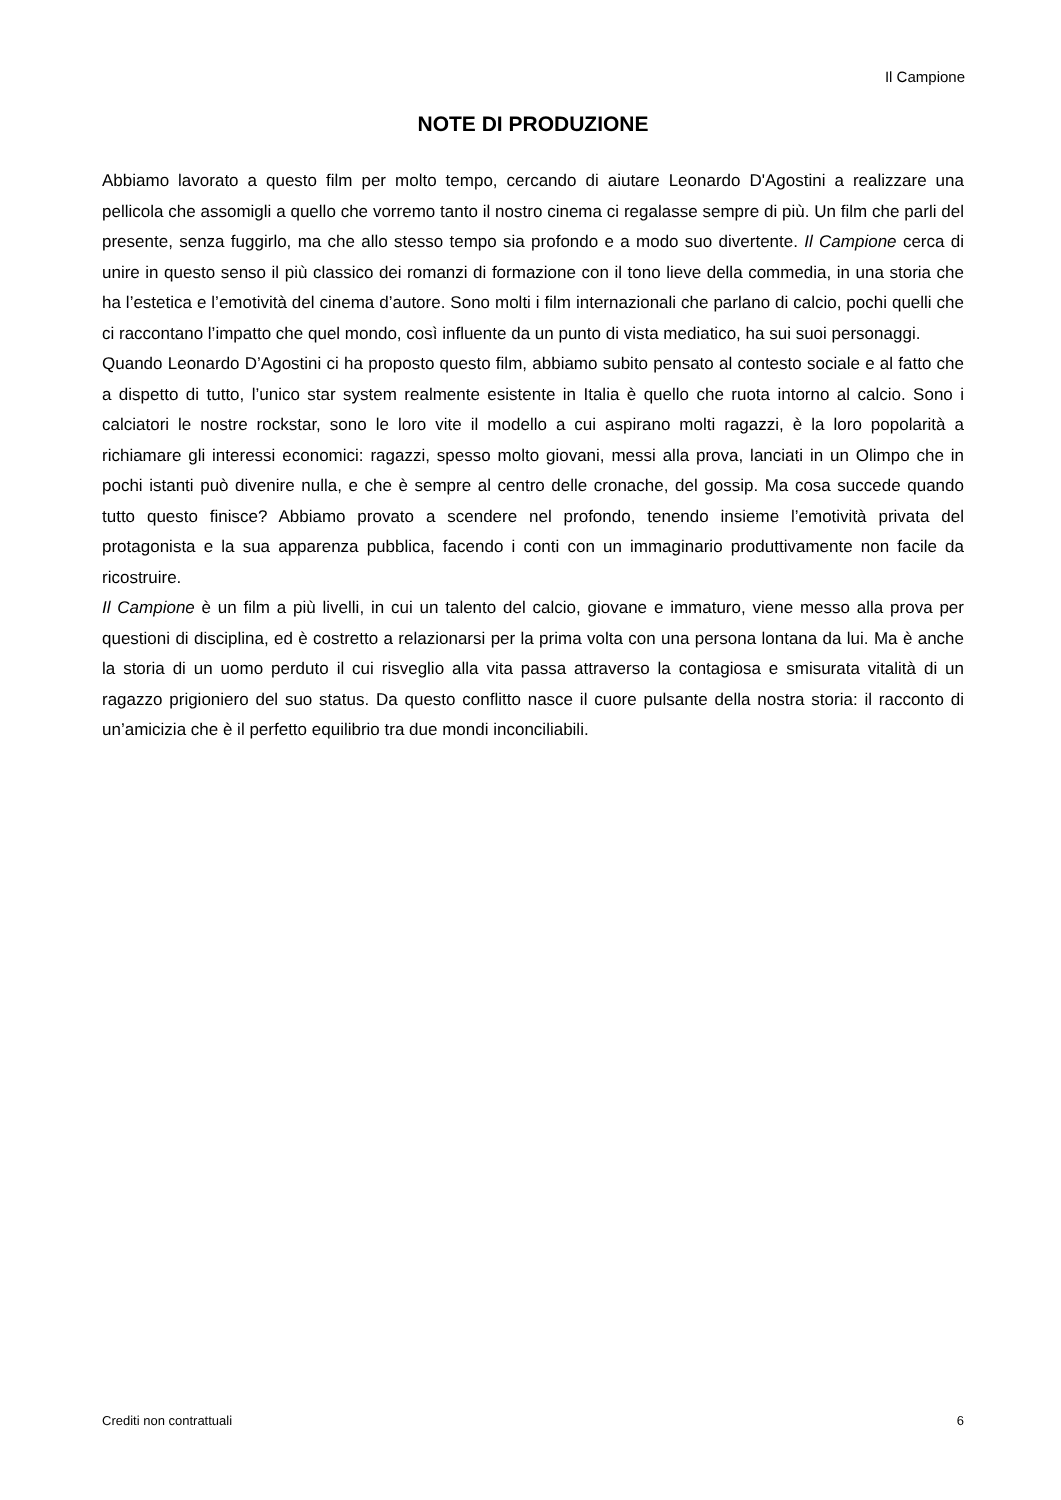Il Campione
NOTE DI PRODUZIONE
Abbiamo lavorato a questo film per molto tempo, cercando di aiutare Leonardo D'Agostini a realizzare una pellicola che assomigli a quello che vorremo tanto il nostro cinema ci regalasse sempre di più. Un film che parli del presente, senza fuggirlo, ma che allo stesso tempo sia profondo e a modo suo divertente. Il Campione cerca di unire in questo senso il più classico dei romanzi di formazione con il tono lieve della commedia, in una storia che ha l’estetica e l’emotività del cinema d’autore. Sono molti i film internazionali che parlano di calcio, pochi quelli che ci raccontano l’impatto che quel mondo, così influente da un punto di vista mediatico, ha sui suoi personaggi.
Quando Leonardo D’Agostini ci ha proposto questo film, abbiamo subito pensato al contesto sociale e al fatto che a dispetto di tutto, l’unico star system realmente esistente in Italia è quello che ruota intorno al calcio. Sono i calciatori le nostre rockstar, sono le loro vite il modello a cui aspirano molti ragazzi, è la loro popolarità a richiamare gli interessi economici: ragazzi, spesso molto giovani, messi alla prova, lanciati in un Olimpo che in pochi istanti può divenire nulla, e che è sempre al centro delle cronache, del gossip. Ma cosa succede quando tutto questo finisce? Abbiamo provato a scendere nel profondo, tenendo insieme l’emotività privata del protagonista e la sua apparenza pubblica, facendo i conti con un immaginario produttivamente non facile da ricostruire.
Il Campione è un film a più livelli, in cui un talento del calcio, giovane e immaturo, viene messo alla prova per questioni di disciplina, ed è costretto a relazionarsi per la prima volta con una persona lontana da lui. Ma è anche la storia di un uomo perduto il cui risveglio alla vita passa attraverso la contagiosa e smisurata vitalità di un ragazzo prigioniero del suo status. Da questo conflitto nasce il cuore pulsante della nostra storia: il racconto di un’amicizia che è il perfetto equilibrio tra due mondi inconciliabili.
Crediti non contrattuali 6